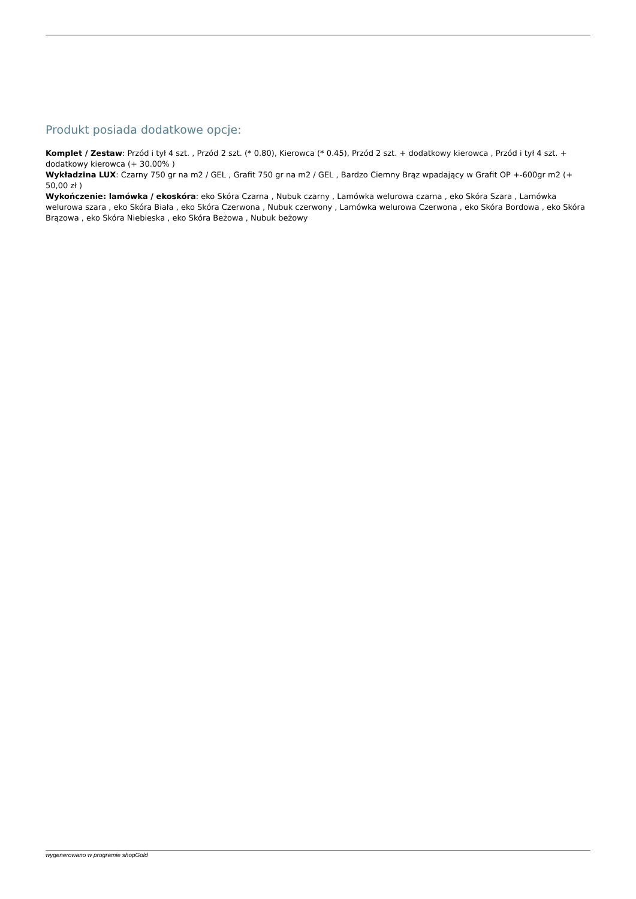Produkt posiada dodatkowe opcje:
Komplet / Zestaw: Przód i tył 4 szt. , Przód 2 szt. (* 0.80), Kierowca (* 0.45), Przód 2 szt. + dodatkowy kierowca , Przód i tył 4 szt. + dodatkowy kierowca (+ 30.00% )
Wykładzina LUX: Czarny 750 gr na m2 / GEL , Grafit 750 gr na m2 / GEL , Bardzo Ciemny Brąz wpadający w Grafit OP +-600gr m2 (+ 50,00 zł )
Wykończenie: lamówka / ekoskóra: eko Skóra Czarna , Nubuk czarny , Lamówka welurowa czarna , eko Skóra Szara , Lamówka welurowa szara , eko Skóra Biała , eko Skóra Czerwona , Nubuk czerwony , Lamówka welurowa Czerwona , eko Skóra Bordowa , eko Skóra Brązowa , eko Skóra Niebieska , eko Skóra Beżowa , Nubuk beżowy
wygenerowano w programie shopGold